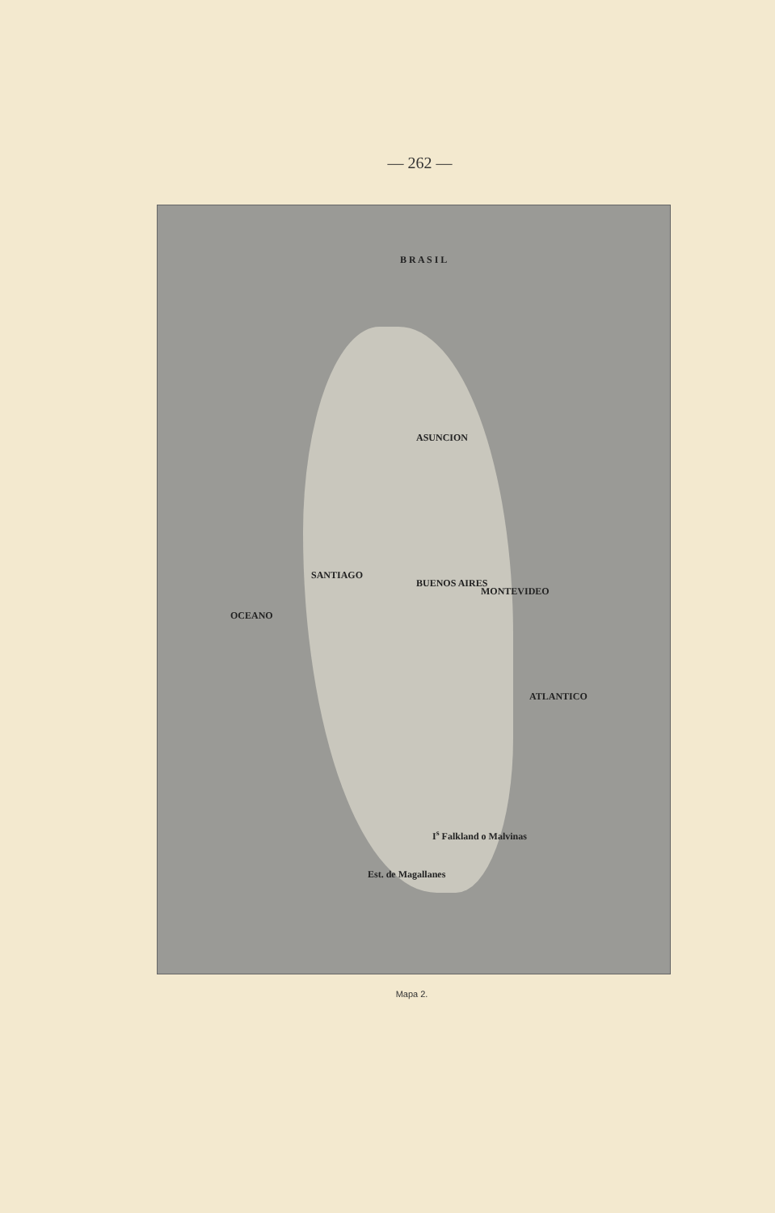— 262 —
B R A S I L
ASUNCION
BUENOS AIRES
MONTEVIDEO
SANTIAGO
I<sup>s</sup> Falkland o Malvinas
Est. de Magallanes
ATLANTICO
OCEANO
Mapa 2.